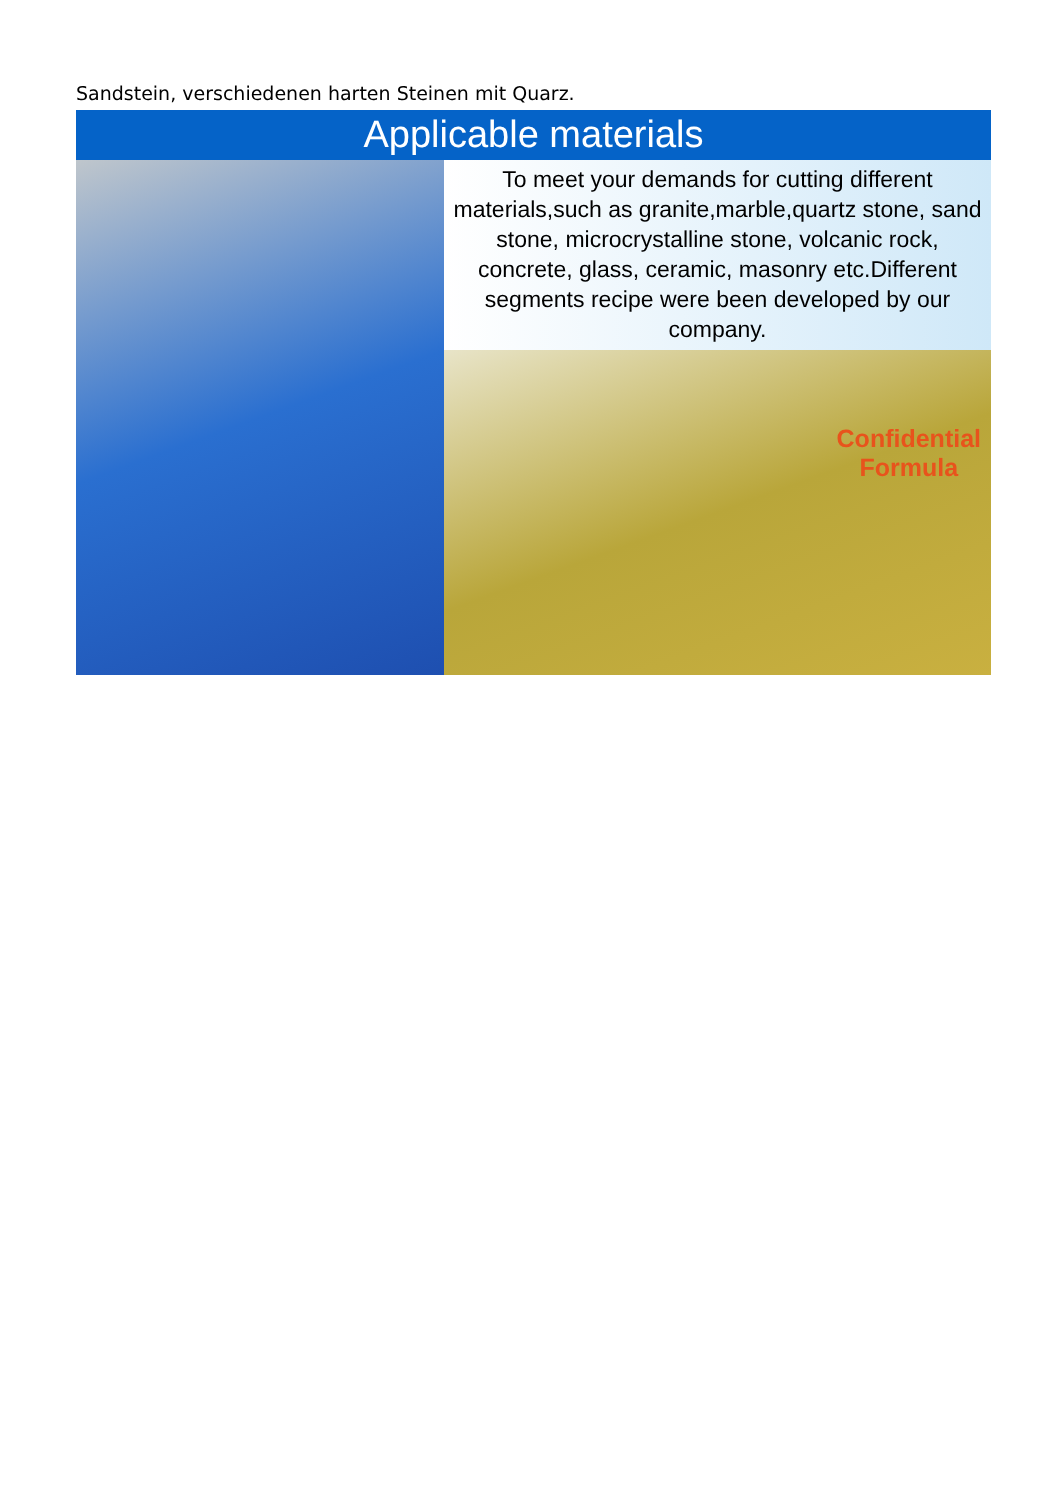Sandstein, verschiedenen harten Steinen mit Quarz.
Applicable materials
To meet your demands for cutting different materials,such as granite,marble,quartz stone, sand stone, microcrystalline stone, volcanic rock, concrete, glass, ceramic, masonry etc.Different segments recipe were been developed by our company.
Confidential
Formula